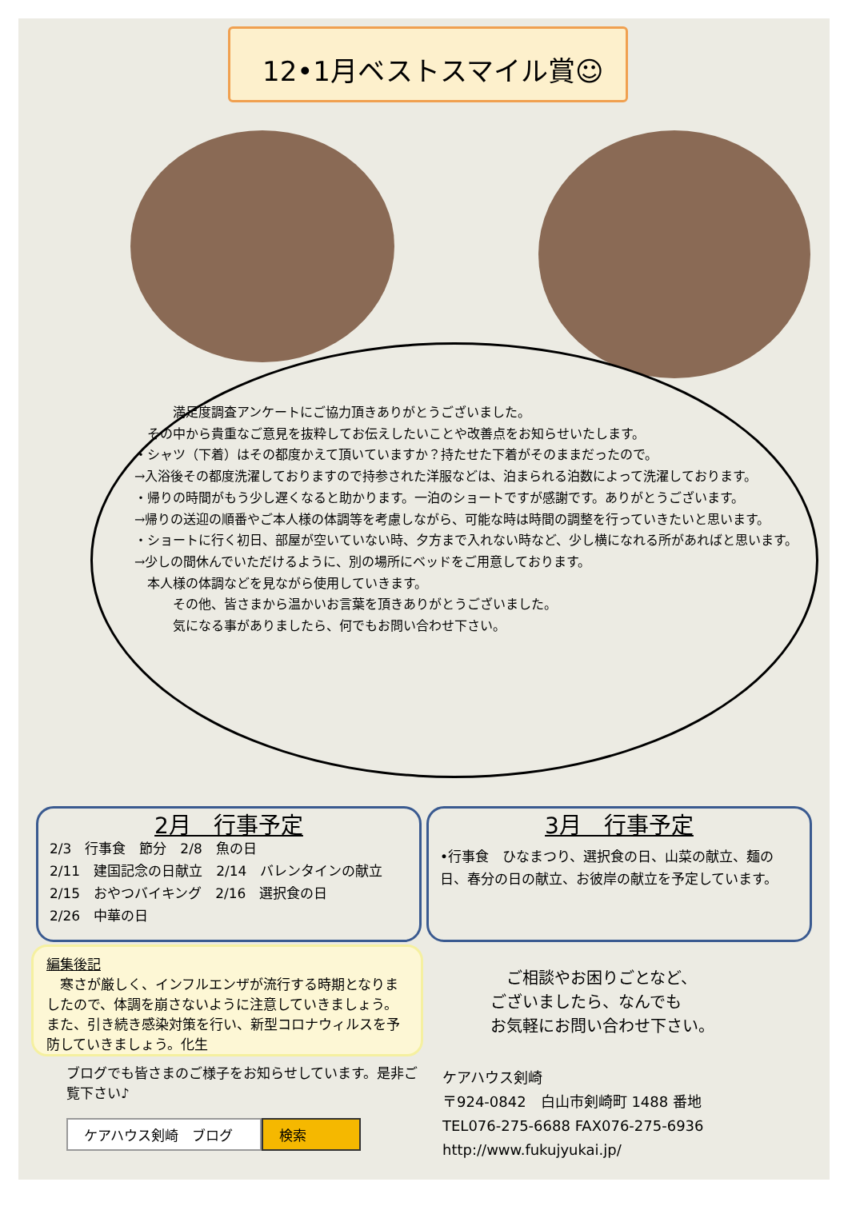12•1月ベストスマイル賞☺
　　　満足度調査アンケートにご協力頂きありがとうございました。
　その中から貴重なご意見を抜粋してお伝えしたいことや改善点をお知らせいたします。
・シャツ（下着）はその都度かえて頂いていますか？持たせた下着がそのままだったので。
→入浴後その都度洗濯しておりますので持参された洋服などは、泊まられる泊数によって洗濯しております。
・帰りの時間がもう少し遅くなると助かります。一泊のショートですが感謝です。ありがとうございます。
→帰りの送迎の順番やご本人様の体調等を考慮しながら、可能な時は時間の調整を行っていきたいと思います。
・ショートに行く初日、部屋が空いていない時、夕方まで入れない時など、少し横になれる所があればと思います。
→少しの間休んでいただけるように、別の場所にベッドをご用意しております。
　本人様の体調などを見ながら使用していきます。
　　　その他、皆さまから温かいお言葉を頂きありがとうございました。
　　　気になる事がありましたら、何でもお問い合わせ下さい。
2月　行事予定
2/3　行事食　節分　2/8　魚の日
2/11　建国記念の日献立　2/14　バレンタインの献立
2/15　おやつバイキング　2/16　選択食の日
2/26　中華の日
3月　行事予定
•行事食　ひなまつり、選択食の日、山菜の献立、麺の日、春分の日の献立、お彼岸の献立を予定しています。
編集後記
　寒さが厳しく、インフルエンザが流行する時期となりましたので、体調を崩さないように注意していきましょう。また、引き続き感染対策を行い、新型コロナウィルスを予防していきましょう。化生
　ご相談やお困りごとなど、
ございましたら、なんでも
お気軽にお問い合わせ下さい。
ブログでも皆さまのご様子をお知らせしています。是非ご覧下さい♪
ケアハウス剣崎　ブログ 検索
ケアハウス剣崎
〒924-0842　白山市剣崎町 1488 番地
TEL076-275-6688 FAX076-275-6936
http://www.fukujyukai.jp/